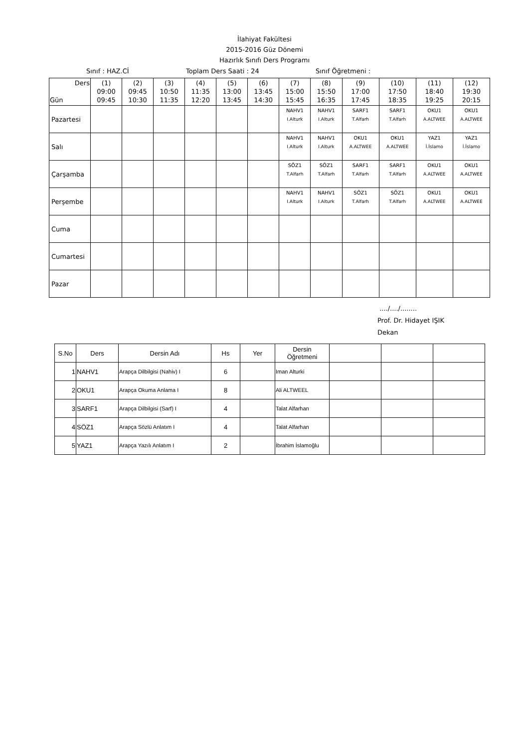İlahiyat Fakültesi
2015-2016 Güz Dönemi
Hazırlık Sınıfı Ders Programı
Sınıf : HAZ.Cİ Toplam Ders Saati : 24 Sınıf Öğretmeni :
| Ders Gün | (1) 09:00 09:45 | (2) 09:45 10:30 | (3) 10:50 11:35 | (4) 11:35 12:20 | (5) 13:00 13:45 | (6) 13:45 14:30 | (7) 15:00 15:45 | (8) 15:50 16:35 | (9) 17:00 17:45 | (10) 17:50 18:35 | (11) 18:40 19:25 | (12) 19:30 20:15 |
| --- | --- | --- | --- | --- | --- | --- | --- | --- | --- | --- | --- | --- |
| Pazartesi | | | | | | | NAHV1 I.Alturk | NAHV1 I.Alturk | SARF1 T.Alfarh | SARF1 T.Alfarh | OKU1 A.ALTWEE | OKU1 A.ALTWEE |
| Salı | | | | | | | NAHV1 I.Alturk | NAHV1 I.Alturk | OKU1 A.ALTWEE | OKU1 A.ALTWEE | YAZ1 İ.İslamo | YAZ1 İ.İslamo |
| Çarşamba | | | | | | | SÖZ1 T.Alfarh | SÖZ1 T.Alfarh | SARF1 T.Alfarh | SARF1 T.Alfarh | OKU1 A.ALTWEE | OKU1 A.ALTWEE |
| Perşembe | | | | | | | NAHV1 I.Alturk | NAHV1 I.Alturk | SÖZ1 T.Alfarh | SÖZ1 T.Alfarh | OKU1 A.ALTWEE | OKU1 A.ALTWEE |
| Cuma | | | | | | | | | | | | |
| Cumartesi | | | | | | | | | | | | |
| Pazar | | | | | | | | | | | | |
..../..../........
Prof. Dr. Hidayet IŞIK
Dekan
| S.No | Ders | Dersin Adı | Hs | Yer | Dersin Öğretmeni | | | |
| --- | --- | --- | --- | --- | --- | --- | --- | --- |
| 1 | NAHV1 | Arapça Dilbilgisi (Nahiv) I | 6 | | Iman Alturki | | | |
| 2 | OKU1 | Arapça Okuma Anlama I | 8 | | Ali ALTWEEL | | | |
| 3 | SARF1 | Arapça Dilbilgisi (Sarf) I | 4 | | Talat Alfarhan | | | |
| 4 | SÖZ1 | Arapça Sözlü Anlatım I | 4 | | Talat Alfarhan | | | |
| 5 | YAZ1 | Arapça Yazılı Anlatım I | 2 | | İbrahim İslamoğlu | | | |